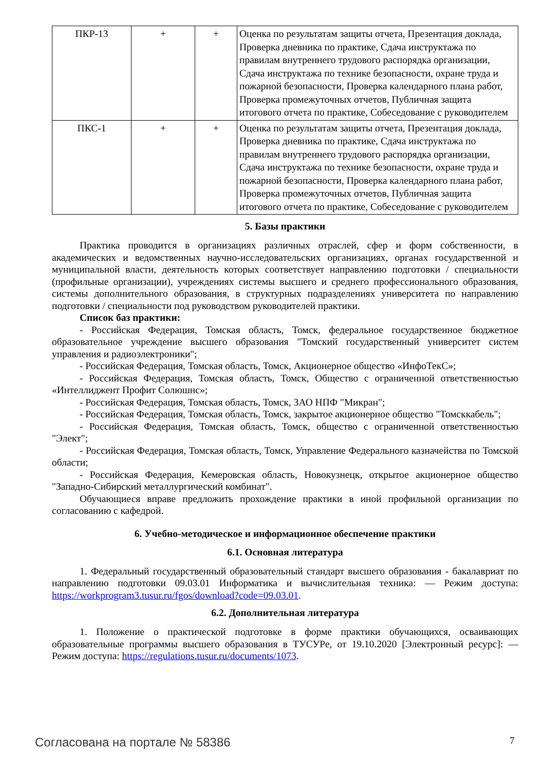| ПКР-13 | + | + | Оценка по результатам защиты отчета, Презентация доклада, Проверка дневника по практике, Сдача инструктажа по правилам внутреннего трудового распорядка организации, Сдача инструктажа по технике безопасности, охране труда и пожарной безопасности, Проверка календарного плана работ, Проверка промежуточных отчетов, Публичная защита итогового отчета по практике, Собеседование с руководителем |
| ПКС-1 | + | + | Оценка по результатам защиты отчета, Презентация доклада, Проверка дневника по практике, Сдача инструктажа по правилам внутреннего трудового распорядка организации, Сдача инструктажа по технике безопасности, охране труда и пожарной безопасности, Проверка календарного плана работ, Проверка промежуточных отчетов, Публичная защита итогового отчета по практике, Собеседование с руководителем |
5. Базы практики
Практика проводится в организациях различных отраслей, сфер и форм собственности, в академических и ведомственных научно-исследовательских организациях, органах государственной и муниципальной власти, деятельность которых соответствует направлению подготовки / специальности (профильные организации), учреждениях системы высшего и среднего профессионального образования, системы дополнительного образования, в структурных подразделениях университета по направлению подготовки / специальности под руководством руководителей практики.
Список баз практики:
- Российская Федерация, Томская область, Томск, федеральное государственное бюджетное образовательное учреждение высшего образования "Томский государственный университет систем управления и радиоэлектроники";
- Российская Федерация, Томская область, Томск, Акционерное общество «ИнфоТекС»;
- Российская Федерация, Томская область, Томск, Общество с ограниченной ответственностью «Интеллиджент Профит Солюшнс»;
- Российская Федерация, Томская область, Томск, ЗАО НПФ "Микран";
- Российская Федерация, Томская область, Томск, закрытое акционерное общество "Томсккабель";
- Российская Федерация, Томская область, Томск, общество с ограниченной ответственностью "Элект";
- Российская Федерация, Томская область, Томск, Управление Федерального казначейства по Томской области;
- Российская Федерация, Кемеровская область, Новокузнецк, открытое акционерное общество "Западно-Сибирский металлургический комбинат".
Обучающиеся вправе предложить прохождение практики в иной профильной организации по согласованию с кафедрой.
6. Учебно-методическое и информационное обеспечение практики
6.1. Основная литература
1. Федеральный государственный образовательный стандарт высшего образования - бакалавриат по направлению подготовки 09.03.01 Информатика и вычислительная техника: — Режим доступа: https://workprogram3.tusur.ru/fgos/download?code=09.03.01.
6.2. Дополнительная литература
1. Положение о практической подготовке в форме практики обучающихся, осваивающих образовательные программы высшего образования в ТУСУРе, от 19.10.2020 [Электронный ресурс]: — Режим доступа: https://regulations.tusur.ru/documents/1073.
Согласована на портале № 58386 7